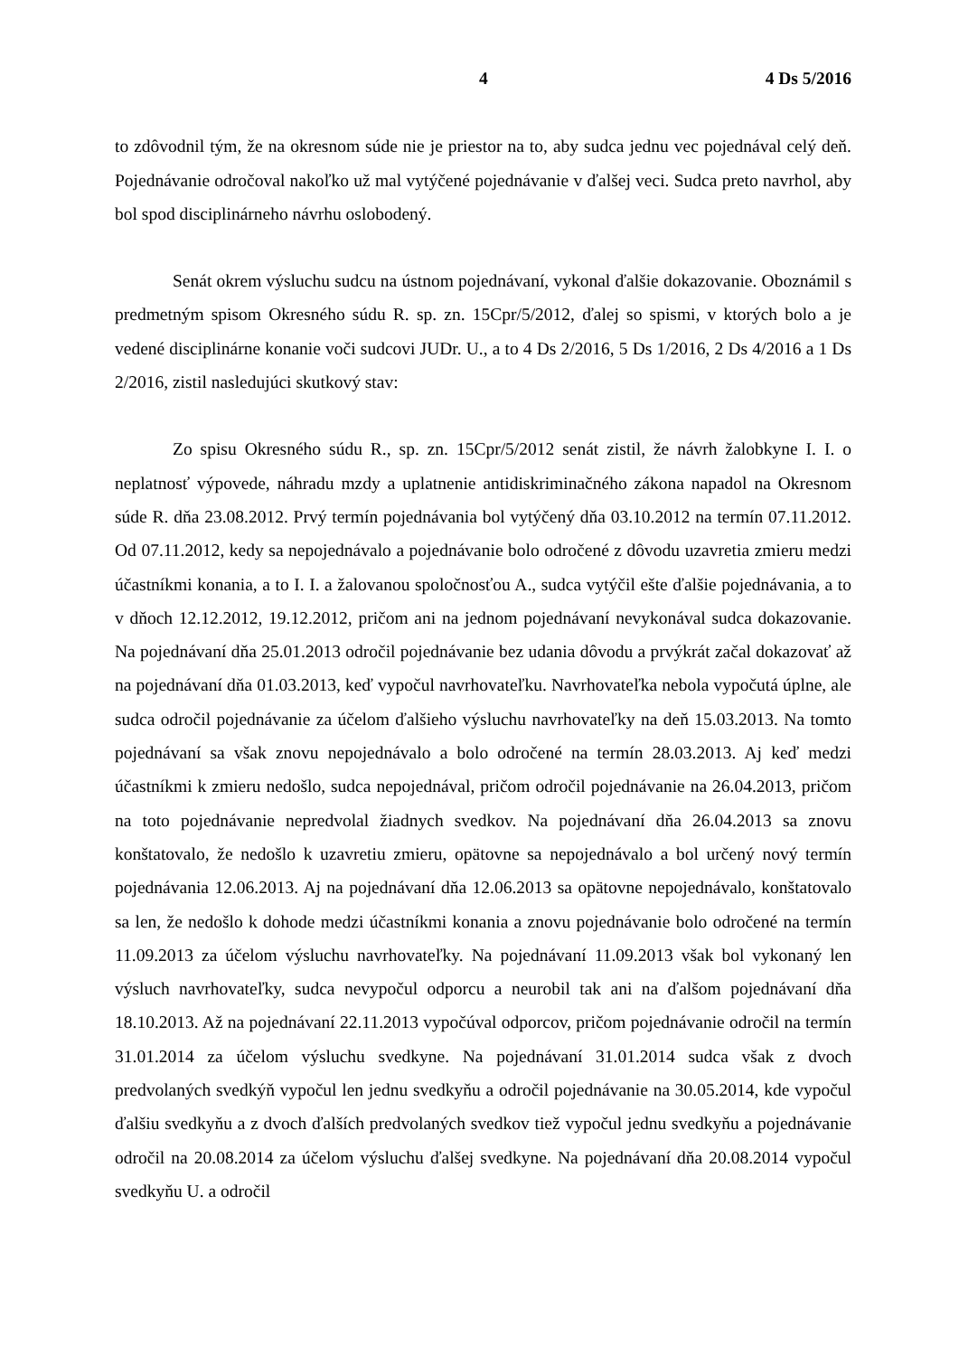4 4 Ds 5/2016
to zdôvodnil tým, že na okresnom súde nie je priestor na to, aby sudca jednu vec pojednával celý deň. Pojednávanie odročoval nakoľko už mal vytýčené pojednávanie v ďalšej veci. Sudca preto navrhol, aby bol spod disciplinárneho návrhu oslobodený.
Senát okrem výsluchu sudcu na ústnom pojednávaní, vykonal ďalšie dokazovanie. Oboznámil s predmetným spisom Okresného súdu R. sp. zn. 15Cpr/5/2012, ďalej so spismi, v ktorých bolo a je vedené disciplinárne konanie voči sudcovi JUDr. U., a to 4 Ds 2/2016, 5 Ds 1/2016, 2 Ds 4/2016 a 1 Ds 2/2016, zistil nasledujúci skutkový stav:
Zo spisu Okresného súdu R., sp. zn. 15Cpr/5/2012 senát zistil, že návrh žalobkyne I. I. o neplatnosť výpovede, náhradu mzdy a uplatnenie antidiskriminačného zákona napadol na Okresnom súde R. dňa 23.08.2012. Prvý termín pojednávania bol vytýčený dňa 03.10.2012 na termín 07.11.2012. Od 07.11.2012, kedy sa nepojednávalo a pojednávanie bolo odročené z dôvodu uzavretia zmieru medzi účastníkmi konania, a to I. I. a žalovanou spoločnosťou A., sudca vytýčil ešte ďalšie pojednávania, a to v dňoch 12.12.2012, 19.12.2012, pričom ani na jednom pojednávaní nevykonával sudca dokazovanie. Na pojednávaní dňa 25.01.2013 odročil pojednávanie bez udania dôvodu a prvýkrát začal dokazovať až na pojednávaní dňa 01.03.2013, keď vypočul navrhovateľku. Navrhovateľka nebola vypočutá úplne, ale sudca odročil pojednávanie za účelom ďalšieho výsluchu navrhovateľky na deň 15.03.2013. Na tomto pojednávaní sa však znovu nepojednávalo a bolo odročené na termín 28.03.2013. Aj keď medzi účastníkmi k zmieru nedošlo, sudca nepojednával, pričom odročil pojednávanie na 26.04.2013, pričom na toto pojednávanie nepredvolal žiadnych svedkov. Na pojednávaní dňa 26.04.2013 sa znovu konštatovalo, že nedošlo k uzavretiu zmieru, opätovne sa nepojednávalo a bol určený nový termín pojednávania 12.06.2013. Aj na pojednávaní dňa 12.06.2013 sa opätovne nepojednávalo, konštatovalo sa len, že nedošlo k dohode medzi účastníkmi konania a znovu pojednávanie bolo odročené na termín 11.09.2013 za účelom výsluchu navrhovateľky. Na pojednávaní 11.09.2013 však bol vykonaný len výsluch navrhovateľky, sudca nevypočul odporcu a neurobil tak ani na ďalšom pojednávaní dňa 18.10.2013. Až na pojednávaní 22.11.2013 vypočúval odporcov, pričom pojednávanie odročil na termín 31.01.2014 za účelom výsluchu svedkyne. Na pojednávaní 31.01.2014 sudca však z dvoch predvolaných svedkýň vypočul len jednu svedkyňu a odročil pojednávanie na 30.05.2014, kde vypočul ďalšiu svedkyňu a z dvoch ďalších predvolaných svedkov tiež vypočul jednu svedkyňu a pojednávanie odročil na 20.08.2014 za účelom výsluchu ďalšej svedkyne. Na pojednávaní dňa 20.08.2014 vypočul svedkyňu U. a odročil